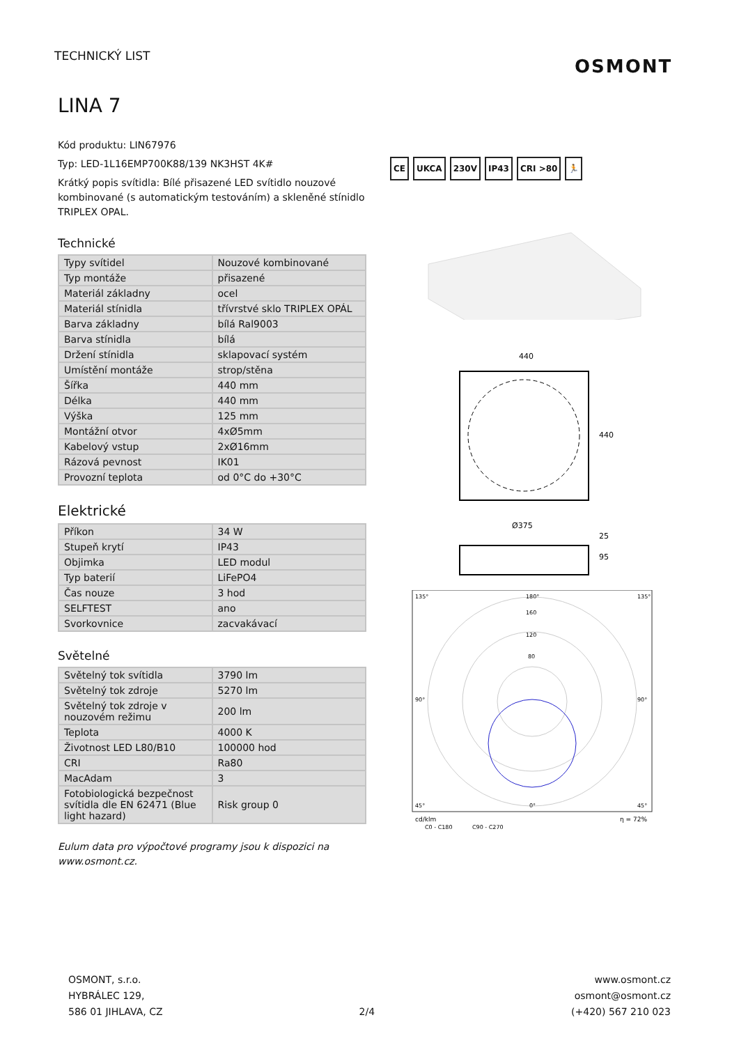TECHNICKÝ LIST OSMONT
LINA 7
Kód produktu: LIN67976
Typ: LED-1L16EMP700K88/139 NK3HST 4K#
Krátký popis svítidla: Bílé přisazené LED svítidlo nouzové kombinované (s automatickým testováním) a skleněné stínidlo TRIPLEX OPAL.
Technické
| Typy svítidel | Nouzové kombinované |
| Typ montáže | přisazené |
| Materiál základny | ocel |
| Materiál stínidla | třívrstvé sklo TRIPLEX OPÁL |
| Barva základny | bílá Ral9003 |
| Barva stínidla | bílá |
| Držení stínidla | sklapovací systém |
| Umístění montáže | strop/stěna |
| Šířka | 440 mm |
| Délka | 440 mm |
| Výška | 125 mm |
| Montážní otvor | 4xØ5mm |
| Kabelový vstup | 2xØ16mm |
| Rázová pevnost | IK01 |
| Provozní teplota | od 0°C do +30°C |
Elektrické
| Příkon | 34 W |
| Stupeň krytí | IP43 |
| Objimka | LED modul |
| Typ baterií | LiFePO4 |
| Čas nouze | 3 hod |
| SELFTEST | ano |
| Svorkovnice | zacvakávací |
Světelné
| Světelný tok svítidla | 3790 lm |
| Světelný tok zdroje | 5270 lm |
| Světelný tok zdroje v nouzovém režimu | 200 lm |
| Teplota | 4000 K |
| Životnost LED L80/B10 | 100000 hod |
| CRI | Ra80 |
| MacAdam | 3 |
| Fotobiologická bezpečnost svítidla dle EN 62471 (Blue light hazard) | Risk group 0 |
Eulum data pro výpočtové programy jsou k dispozici na www.osmont.cz.
CE UKCA 230V IP43 CRI >80 🏃
440
440
Ø375
25
95
160
120
80
135°
180°
135°
90°
90°
45°
0°
45°
cd/klm
η = 72%
C0 - C180
C90 - C270
OSMONT, s.r.o.
HYBRÁLEC 129,
586 01 JIHLAVA, CZ
2/4
www.osmont.cz
osmont@osmont.cz
(+420) 567 210 023